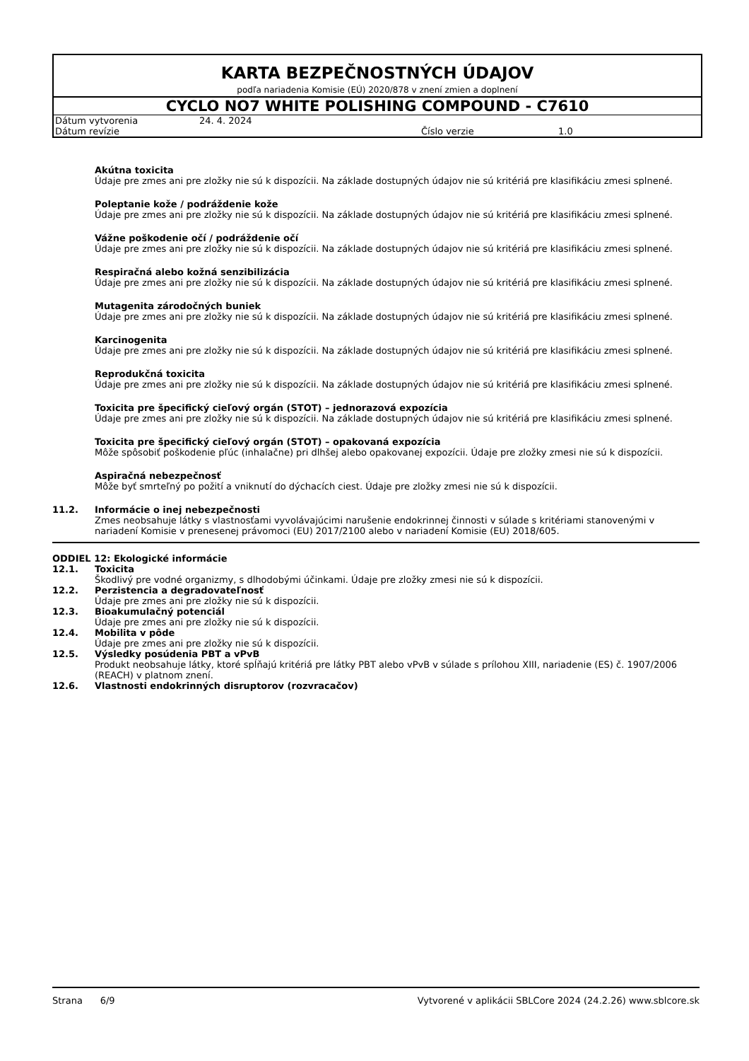KARTA BEZPEČNOSTNÝCH ÚDAJOV
podľa nariadenia Komisie (EÚ) 2020/878 v znení zmien a doplnení
CYCLO NO7 WHITE POLISHING COMPOUND - C7610
| Dátum vytvorenia | 24. 4. 2024 | | |
| Dátum revízie | | Číslo verzie | 1.0 |
Akútna toxicita
Údaje pre zmes ani pre zložky nie sú k dispozícii. Na základe dostupných údajov nie sú kritériá pre klasifikáciu zmesi splnené.
Poleptanie kože / podráždenie kože
Údaje pre zmes ani pre zložky nie sú k dispozícii. Na základe dostupných údajov nie sú kritériá pre klasifikáciu zmesi splnené.
Vážne poškodenie očí / podráždenie očí
Údaje pre zmes ani pre zložky nie sú k dispozícii. Na základe dostupných údajov nie sú kritériá pre klasifikáciu zmesi splnené.
Respiračná alebo kožná senzibilizácia
Údaje pre zmes ani pre zložky nie sú k dispozícii. Na základe dostupných údajov nie sú kritériá pre klasifikáciu zmesi splnené.
Mutagenita zárodočných buniek
Údaje pre zmes ani pre zložky nie sú k dispozícii. Na základe dostupných údajov nie sú kritériá pre klasifikáciu zmesi splnené.
Karcinogenita
Údaje pre zmes ani pre zložky nie sú k dispozícii. Na základe dostupných údajov nie sú kritériá pre klasifikáciu zmesi splnené.
Reprodukčná toxicita
Údaje pre zmes ani pre zložky nie sú k dispozícii. Na základe dostupných údajov nie sú kritériá pre klasifikáciu zmesi splnené.
Toxicita pre špecifický cieľový orgán (STOT) – jednorazová expozícia
Údaje pre zmes ani pre zložky nie sú k dispozícii. Na základe dostupných údajov nie sú kritériá pre klasifikáciu zmesi splnené.
Toxicita pre špecifický cieľový orgán (STOT) – opakovaná expozícia
Môže spôsobiť poškodenie pľúc (inhalačne) pri dlhšej alebo opakovanej expozícii. Údaje pre zložky zmesi nie sú k dispozícii.
Aspiračná nebezpečnosť
Môže byť smrteľný po požití a vniknutí do dýchacích ciest. Údaje pre zložky zmesi nie sú k dispozícii.
11.2. Informácie o inej nebezpečnosti
Zmes neobsahuje látky s vlastnosťami vyvolávajúcimi narušenie endokrinnej činnosti v súlade s kritériami stanovenými v nariadení Komisie v prenesenej právomoci (EU) 2017/2100 alebo v nariadení Komisie (EU) 2018/605.
ODDIEL 12: Ekologické informácie
12.1. Toxicita
Škodlivý pre vodné organizmy, s dlhodobými účinkami. Údaje pre zložky zmesi nie sú k dispozícii.
12.2. Perzistencia a degradovateľnosť
Údaje pre zmes ani pre zložky nie sú k dispozícii.
12.3. Bioakumulačný potenciál
Údaje pre zmes ani pre zložky nie sú k dispozícii.
12.4. Mobilita v pôde
Údaje pre zmes ani pre zložky nie sú k dispozícii.
12.5. Výsledky posúdenia PBT a vPvB
Produkt neobsahuje látky, ktoré spĺňajú kritériá pre látky PBT alebo vPvB v súlade s prílohou XIII, nariadenie (ES) č. 1907/2006 (REACH) v platnom znení.
12.6. Vlastnosti endokrinných disruptorov (rozvracačov)
Strana 6/9 Vytvorené v aplikácii SBLCore 2024 (24.2.26) www.sblcore.sk